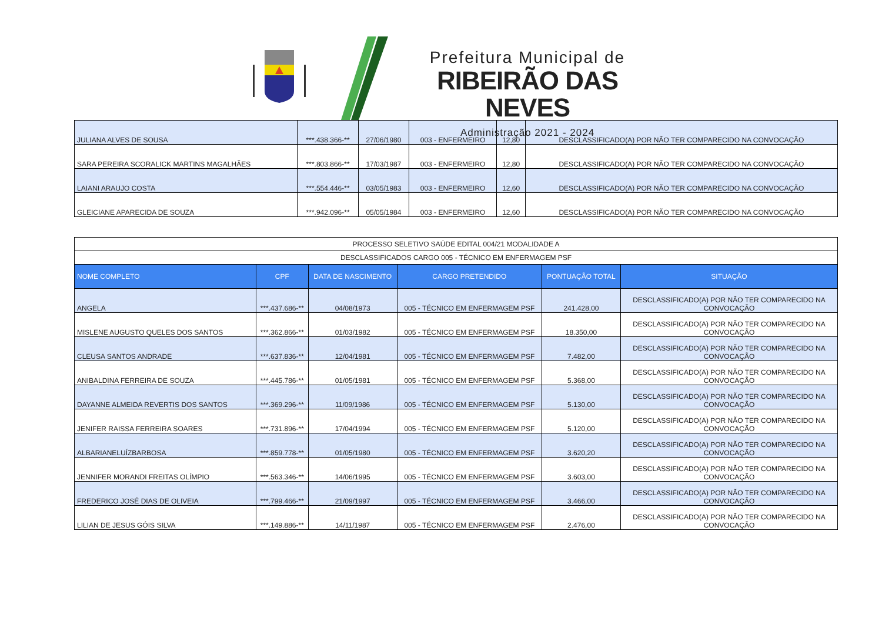Prefeitura Municipal de
RIBEIRÃO DAS NEVES
Administração 2021 - 2024
| JULIANA ALVES DE SOUSA | ***.438.366-** | 27/06/1980 | 003 - ENFERMEIRO | 12,80 | DESCLASSIFICADO(A) POR NÃO TER COMPARECIDO NA CONVOCAÇÃO |
| SARA PEREIRA SCORALICK MARTINS MAGALHÃES | ***.803.866-** | 17/03/1987 | 003 - ENFERMEIRO | 12,80 | DESCLASSIFICADO(A) POR NÃO TER COMPARECIDO NA CONVOCAÇÃO |
| LAIANI ARAUJO COSTA | ***.554.446-** | 03/05/1983 | 003 - ENFERMEIRO | 12,60 | DESCLASSIFICADO(A) POR NÃO TER COMPARECIDO NA CONVOCAÇÃO |
| GLEICIANE APARECIDA DE SOUZA | ***.942.096-** | 05/05/1984 | 003 - ENFERMEIRO | 12,60 | DESCLASSIFICADO(A) POR NÃO TER COMPARECIDO NA CONVOCAÇÃO |
| PROCESSO SELETIVO SAÚDE EDITAL 004/21 MODALIDADE A | | | | | |
| DESCLASSIFICADOS CARGO 005 - TÉCNICO EM ENFERMAGEM PSF | | | | | |
| NOME COMPLETO | CPF | DATA DE NASCIMENTO | CARGO PRETENDIDO | PONTUAÇÃO TOTAL | SITUAÇÃO |
| ANGELA | ***.437.686-** | 04/08/1973 | 005 - TÉCNICO EM ENFERMAGEM PSF | 241.428,00 | DESCLASSIFICADO(A) POR NÃO TER COMPARECIDO NA CONVOCAÇÃO |
| MISLENE AUGUSTO QUELES DOS SANTOS | ***.362.866-** | 01/03/1982 | 005 - TÉCNICO EM ENFERMAGEM PSF | 18.350,00 | DESCLASSIFICADO(A) POR NÃO TER COMPARECIDO NA CONVOCAÇÃO |
| CLEUSA SANTOS ANDRADE | ***.637.836-** | 12/04/1981 | 005 - TÉCNICO EM ENFERMAGEM PSF | 7.482,00 | DESCLASSIFICADO(A) POR NÃO TER COMPARECIDO NA CONVOCAÇÃO |
| ANIBALDINA FERREIRA DE SOUZA | ***.445.786-** | 01/05/1981 | 005 - TÉCNICO EM ENFERMAGEM PSF | 5.368,00 | DESCLASSIFICADO(A) POR NÃO TER COMPARECIDO NA CONVOCAÇÃO |
| DAYANNE ALMEIDA REVERTIS DOS SANTOS | ***.369.296-** | 11/09/1986 | 005 - TÉCNICO EM ENFERMAGEM PSF | 5.130,00 | DESCLASSIFICADO(A) POR NÃO TER COMPARECIDO NA CONVOCAÇÃO |
| JENIFER RAISSA FERREIRA SOARES | ***.731.896-** | 17/04/1994 | 005 - TÉCNICO EM ENFERMAGEM PSF | 5.120,00 | DESCLASSIFICADO(A) POR NÃO TER COMPARECIDO NA CONVOCAÇÃO |
| ALBARIANELUÍZBARBOSA | ***.859.778-** | 01/05/1980 | 005 - TÉCNICO EM ENFERMAGEM PSF | 3.620,20 | DESCLASSIFICADO(A) POR NÃO TER COMPARECIDO NA CONVOCAÇÃO |
| JENNIFER MORANDI FREITAS OLÍMPIO | ***.563.346-** | 14/06/1995 | 005 - TÉCNICO EM ENFERMAGEM PSF | 3.603,00 | DESCLASSIFICADO(A) POR NÃO TER COMPARECIDO NA CONVOCAÇÃO |
| FREDERICO JOSÉ DIAS DE OLIVEIA | ***.799.466-** | 21/09/1997 | 005 - TÉCNICO EM ENFERMAGEM PSF | 3.466,00 | DESCLASSIFICADO(A) POR NÃO TER COMPARECIDO NA CONVOCAÇÃO |
| LILIAN DE JESUS GÓIS SILVA | ***.149.886-** | 14/11/1987 | 005 - TÉCNICO EM ENFERMAGEM PSF | 2.476,00 | DESCLASSIFICADO(A) POR NÃO TER COMPARECIDO NA CONVOCAÇÃO |